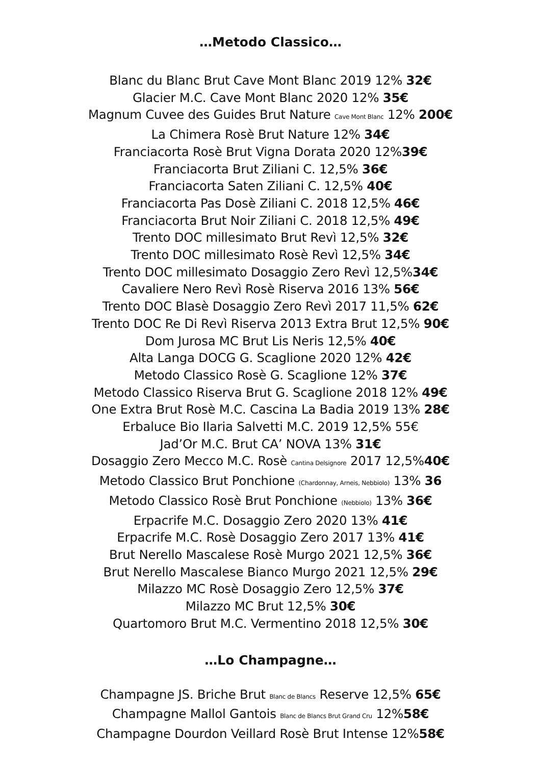…Metodo Classico…
Blanc du Blanc Brut Cave Mont Blanc 2019 12% 32€
Glacier M.C. Cave Mont Blanc 2020 12% 35€
Magnum Cuvee des Guides Brut Nature Cave Mont Blanc 12% 200€
La Chimera Rosè Brut Nature 12% 34€
Franciacorta Rosè Brut Vigna Dorata 2020 12%39€
Franciacorta Brut Ziliani C. 12,5% 36€
Franciacorta Saten Ziliani C. 12,5% 40€
Franciacorta Pas Dosè Ziliani C. 2018 12,5% 46€
Franciacorta Brut Noir Ziliani C. 2018 12,5% 49€
Trento DOC millesimato Brut Revì 12,5% 32€
Trento DOC millesimato Rosè Revì 12,5% 34€
Trento DOC millesimato Dosaggio Zero Revì 12,5%34€
Cavaliere Nero Revì Rosè Riserva 2016 13% 56€
Trento DOC Blasè Dosaggio Zero Revì 2017 11,5% 62€
Trento DOC Re Di Revì Riserva 2013 Extra Brut 12,5% 90€
Dom Jurosa MC Brut Lis Neris 12,5% 40€
Alta Langa DOCG G. Scaglione 2020 12% 42€
Metodo Classico Rosè G. Scaglione 12% 37€
Metodo Classico Riserva Brut G. Scaglione 2018 12% 49€
One Extra Brut Rosè M.C. Cascina La Badia 2019 13% 28€
Erbaluce Bio Ilaria Salvetti M.C. 2019 12,5% 55€
Jad’Or M.C. Brut CA’ NOVA 13% 31€
Dosaggio Zero Mecco M.C. Rosè Cantina Delsignore 2017 12,5%40€
Metodo Classico Brut Ponchione (Chardonnay, Arneis, Nebbiolo) 13% 36
Metodo Classico Rosè Brut Ponchione (Nebbiolo) 13% 36€
Erpacrife M.C. Dosaggio Zero 2020 13% 41€
Erpacrife M.C. Rosè Dosaggio Zero 2017 13% 41€
Brut Nerello Mascalese Rosè Murgo 2021 12,5% 36€
Brut Nerello Mascalese Bianco Murgo 2021 12,5% 29€
Milazzo MC Rosè Dosaggio Zero 12,5% 37€
Milazzo MC Brut 12,5% 30€
Quartomoro Brut M.C. Vermentino 2018 12,5% 30€
…Lo Champagne…
Champagne JS. Briche Brut Blanc de Blancs Reserve 12,5% 65€
Champagne Mallol Gantois Blanc de Blancs Brut Grand Cru 12%58€
Champagne Dourdon Veillard Rosè Brut Intense 12%58€